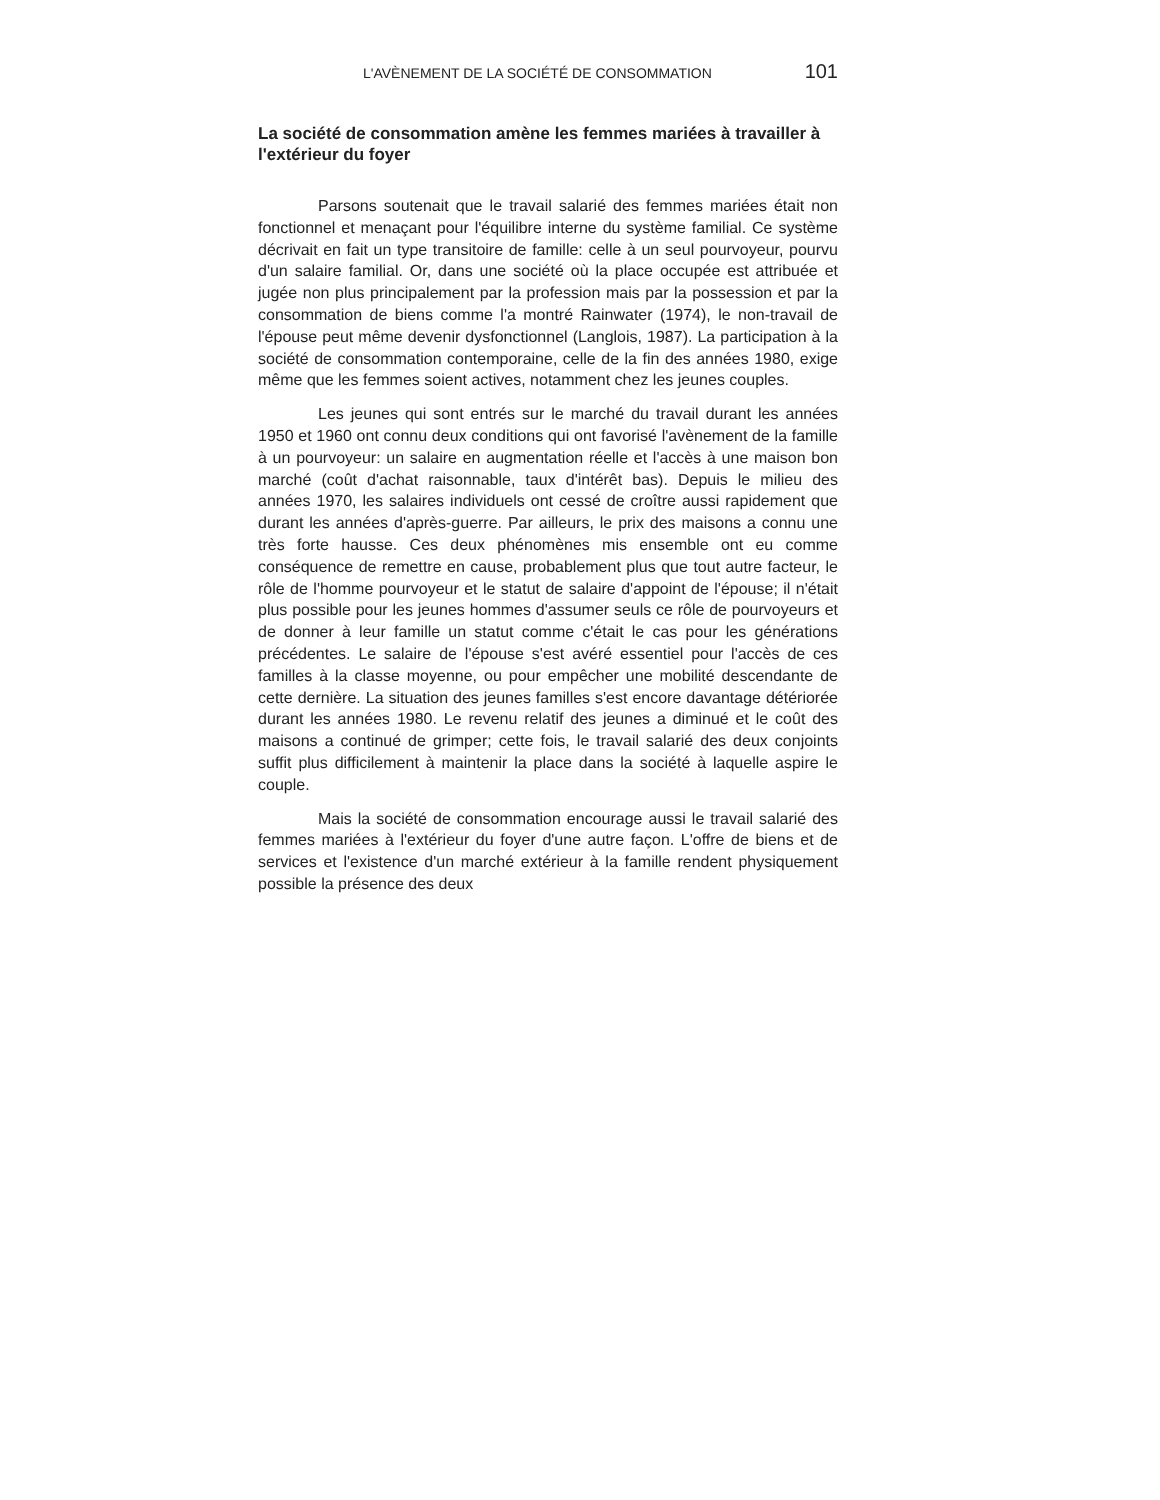L'AVÈNEMENT DE LA SOCIÉTÉ DE CONSOMMATION 101
La société de consommation amène les femmes mariées à travailler à l'extérieur du foyer
Parsons soutenait que le travail salarié des femmes mariées était non fonctionnel et menaçant pour l'équilibre interne du système familial. Ce système décrivait en fait un type transitoire de famille: celle à un seul pourvoyeur, pourvu d'un salaire familial. Or, dans une société où la place occupée est attribuée et jugée non plus principalement par la profession mais par la possession et par la consommation de biens comme l'a montré Rainwater (1974), le non-travail de l'épouse peut même devenir dysfonctionnel (Langlois, 1987). La participation à la société de consommation contemporaine, celle de la fin des années 1980, exige même que les femmes soient actives, notamment chez les jeunes couples.
Les jeunes qui sont entrés sur le marché du travail durant les années 1950 et 1960 ont connu deux conditions qui ont favorisé l'avènement de la famille à un pourvoyeur: un salaire en augmentation réelle et l'accès à une maison bon marché (coût d'achat raisonnable, taux d'intérêt bas). Depuis le milieu des années 1970, les salaires individuels ont cessé de croître aussi rapidement que durant les années d'après-guerre. Par ailleurs, le prix des maisons a connu une très forte hausse. Ces deux phénomènes mis ensemble ont eu comme conséquence de remettre en cause, probablement plus que tout autre facteur, le rôle de l'homme pourvoyeur et le statut de salaire d'appoint de l'épouse; il n'était plus possible pour les jeunes hommes d'assumer seuls ce rôle de pourvoyeurs et de donner à leur famille un statut comme c'était le cas pour les générations précédentes. Le salaire de l'épouse s'est avéré essentiel pour l'accès de ces familles à la classe moyenne, ou pour empêcher une mobilité descendante de cette dernière. La situation des jeunes familles s'est encore davantage détériorée durant les années 1980. Le revenu relatif des jeunes a diminué et le coût des maisons a continué de grimper; cette fois, le travail salarié des deux conjoints suffit plus difficilement à maintenir la place dans la société à laquelle aspire le couple.
Mais la société de consommation encourage aussi le travail salarié des femmes mariées à l'extérieur du foyer d'une autre façon. L'offre de biens et de services et l'existence d'un marché extérieur à la famille rendent physiquement possible la présence des deux